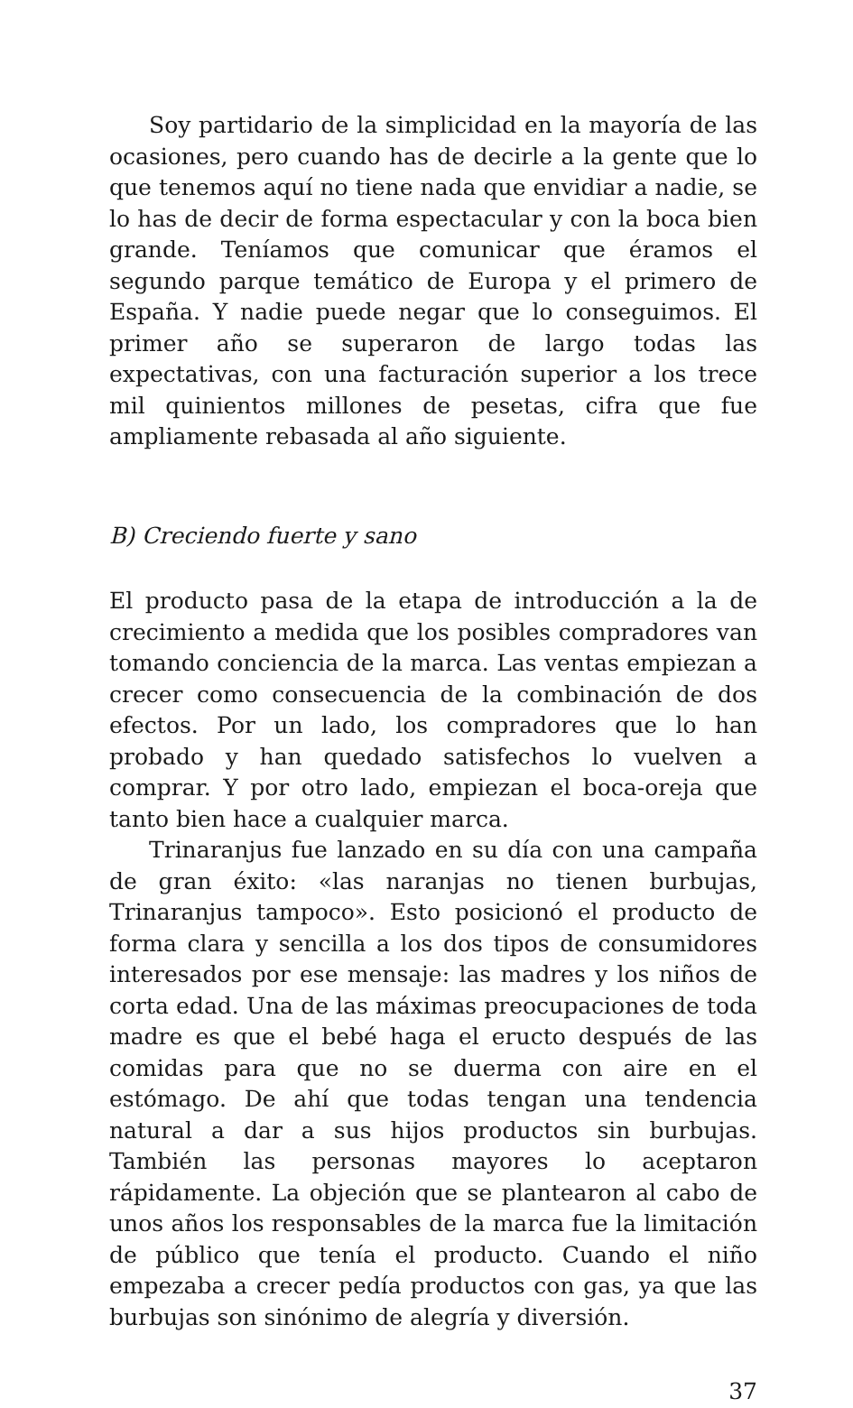Soy partidario de la simplicidad en la mayoría de las ocasiones, pero cuando has de decirle a la gente que lo que tenemos aquí no tiene nada que envidiar a nadie, se lo has de decir de forma espectacular y con la boca bien grande. Teníamos que comunicar que éramos el segundo parque temático de Europa y el primero de España. Y nadie puede negar que lo conseguimos. El primer año se superaron de largo todas las expectativas, con una facturación superior a los trece mil quinientos millones de pesetas, cifra que fue ampliamente rebasada al año siguiente.
B) Creciendo fuerte y sano
El producto pasa de la etapa de introducción a la de crecimiento a medida que los posibles compradores van tomando conciencia de la marca. Las ventas empiezan a crecer como consecuencia de la combinación de dos efectos. Por un lado, los compradores que lo han probado y han quedado satisfechos lo vuelven a comprar. Y por otro lado, empiezan el boca-oreja que tanto bien hace a cualquier marca.
Trinaranjus fue lanzado en su día con una campaña de gran éxito: «las naranjas no tienen burbujas, Trinaranjus tampoco». Esto posicionó el producto de forma clara y sencilla a los dos tipos de consumidores interesados por ese mensaje: las madres y los niños de corta edad. Una de las máximas preocupaciones de toda madre es que el bebé haga el eructo después de las comidas para que no se duerma con aire en el estómago. De ahí que todas tengan una tendencia natural a dar a sus hijos productos sin burbujas. También las personas mayores lo aceptaron rápidamente. La objeción que se plantearon al cabo de unos años los responsables de la marca fue la limitación de público que tenía el producto. Cuando el niño empezaba a crecer pedía productos con gas, ya que las burbujas son sinónimo de alegría y diversión.
37